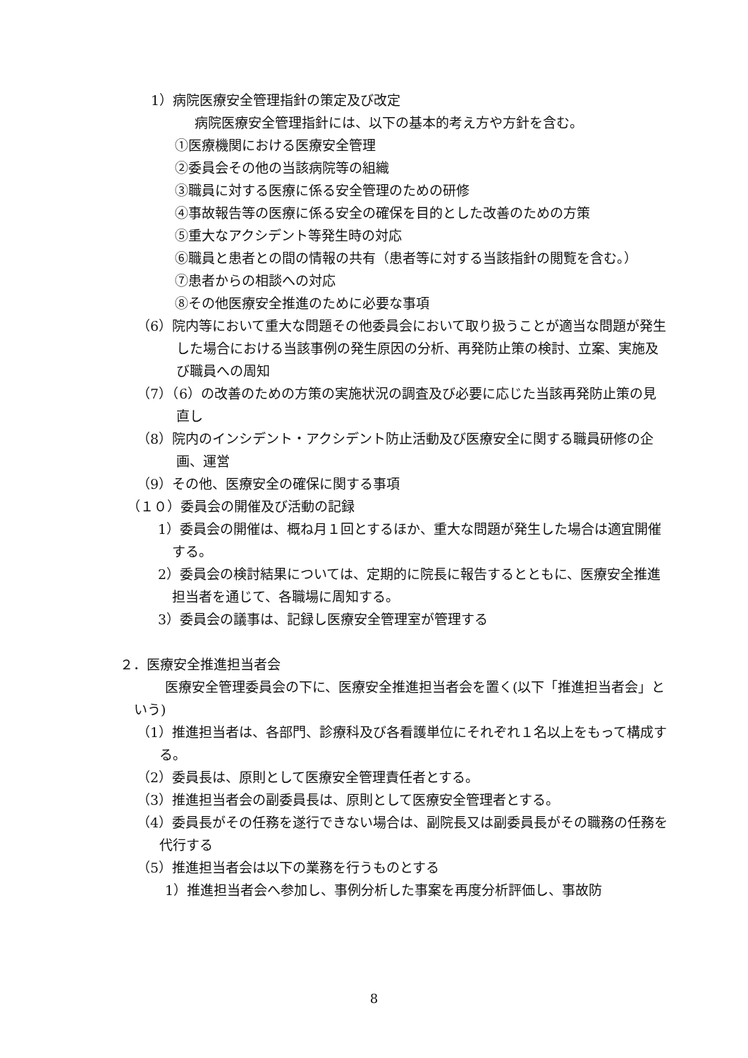1）病院医療安全管理指針の策定及び改定
病院医療安全管理指針には、以下の基本的考え方や方針を含む。
①医療機関における医療安全管理
②委員会その他の当該病院等の組織
③職員に対する医療に係る安全管理のための研修
④事故報告等の医療に係る安全の確保を目的とした改善のための方策
⑤重大なアクシデント等発生時の対応
⑥職員と患者との間の情報の共有（患者等に対する当該指針の閲覧を含む。）
⑦患者からの相談への対応
⑧その他医療安全推進のために必要な事項
（6）院内等において重大な問題その他委員会において取り扱うことが適当な問題が発生した場合における当該事例の発生原因の分析、再発防止策の検討、立案、実施及び職員への周知
（7）（6）の改善のための方策の実施状況の調査及び必要に応じた当該再発防止策の見直し
（8）院内のインシデント・アクシデント防止活動及び医療安全に関する職員研修の企画、運営
（9）その他、医療安全の確保に関する事項
（１０）委員会の開催及び活動の記録
1）委員会の開催は、概ね月１回とするほか、重大な問題が発生した場合は適宜開催する。
2）委員会の検討結果については、定期的に院長に報告するとともに、医療安全推進担当者を通じて、各職場に周知する。
3）委員会の議事は、記録し医療安全管理室が管理する
２．医療安全推進担当者会
医療安全管理委員会の下に、医療安全推進担当者会を置く(以下「推進担当者会」という)
（1）推進担当者は、各部門、診療科及び各看護単位にそれぞれ１名以上をもって構成する。
（2）委員長は、原則として医療安全管理責任者とする。
（3）推進担当者会の副委員長は、原則として医療安全管理者とする。
（4）委員長がその任務を遂行できない場合は、副院長又は副委員長がその職務の任務を代行する
（5）推進担当者会は以下の業務を行うものとする
1）推進担当者会へ参加し、事例分析した事案を再度分析評価し、事故防
8